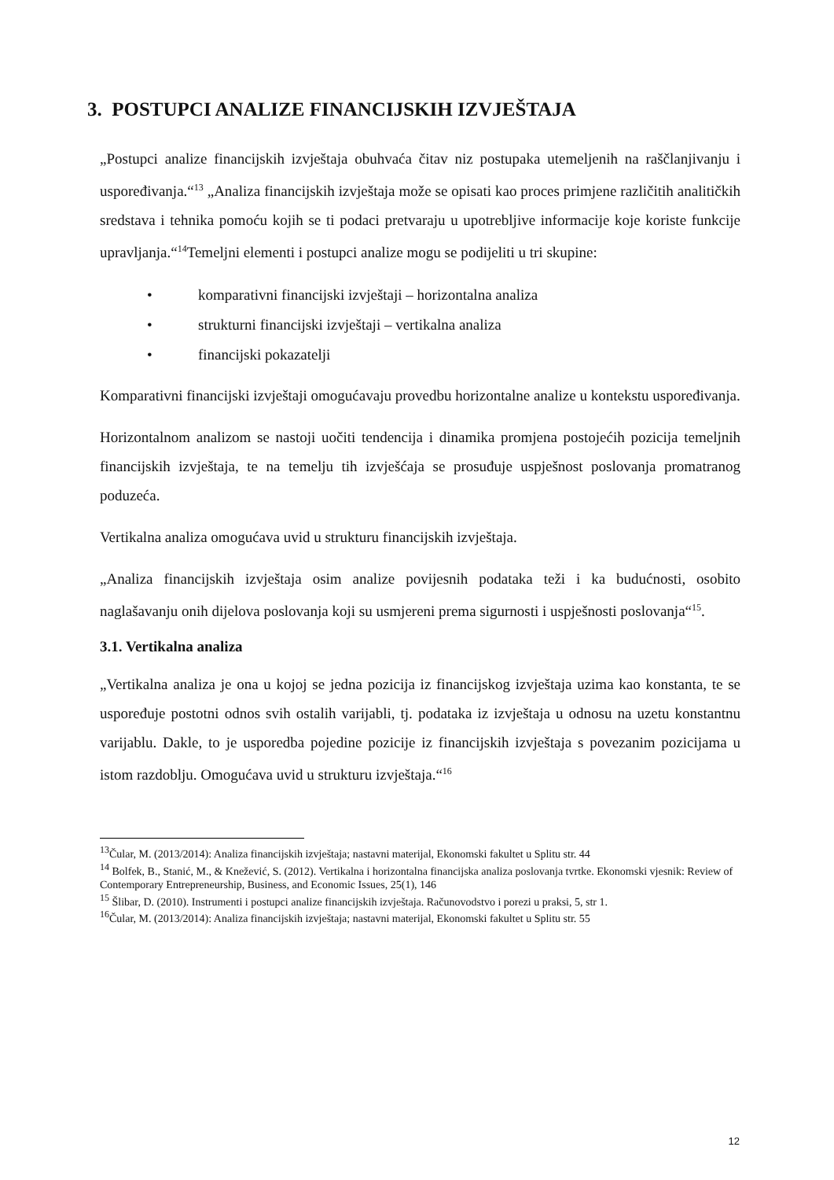3. POSTUPCI ANALIZE FINANCIJSKIH IZVJEŠTAJA
„Postupci analize financijskih izvještaja obuhvaća čitav niz postupaka utemeljenih na raščlanjivanju i uspoređivanja.“<sup>13</sup> „Analiza financijskih izvještaja može se opisati kao proces primjene različitih analitičkih sredstava i tehnika pomoću kojih se ti podaci pretvaraju u upotrebljive informacije koje koriste funkcije upravljanja.“<sup>14</sup>Temeljni elementi i postupci analize mogu se podijeliti u tri skupine:
• komparativni financijski izvještaji – horizontalna analiza
• strukturni financijski izvještaji – vertikalna analiza
• financijski pokazatelji
Komparativni financijski izvještaji omogućavaju provedbu horizontalne analize u kontekstu uspoređivanja.
Horizontalnom analizom se nastoji uočiti tendencija i dinamika promjena postojećih pozicija temeljnih financijskih izvještaja, te na temelju tih izvješćaja se prosuđuje uspješnost poslovanja promatranog poduzeća.
Vertikalna analiza omogućava uvid u strukturu financijskih izvještaja.
„Analiza financijskih izvještaja osim analize povijesnih podataka teži i ka budućnosti, osobito naglašavanju onih dijelova poslovanja koji su usmjereni prema sigurnosti i uspješnosti poslovanja“<sup>15</sup>.
3.1. Vertikalna analiza
„Vertikalna analiza je ona u kojoj se jedna pozicija iz financijskog izvještaja uzima kao konstanta, te se uspoređuje postotni odnos svih ostalih varijabli, tj. podataka iz izvještaja u odnosu na uzetu konstantnu varijablu. Dakle, to je usporedba pojedine pozicije iz financijskih izvještaja s povezanim pozicijama u istom razdoblju. Omogućava uvid u strukturu izvještaja.“<sup>16</sup>
<sup>13</sup> Čular, M. (2013/2014): Analiza financijskih izvještaja; nastavni materijal, Ekonomski fakultet u Splitu str. 44
<sup>14</sup> Bolfek, B., Stanić, M., & Knežević, S. (2012). Vertikalna i horizontalna financijska analiza poslovanja tvrtke. Ekonomski vjesnik: Review of Contemporary Entrepreneurship, Business, and Economic Issues, 25(1), 146
<sup>15</sup> Šlibar, D. (2010). Instrumenti i postupci analize financijskih izvještaja. Računovodstvo i porezi u praksi, 5, str 1.
<sup>16</sup> Čular, M. (2013/2014): Analiza financijskih izvještaja; nastavni materijal, Ekonomski fakultet u Splitu str. 55
12